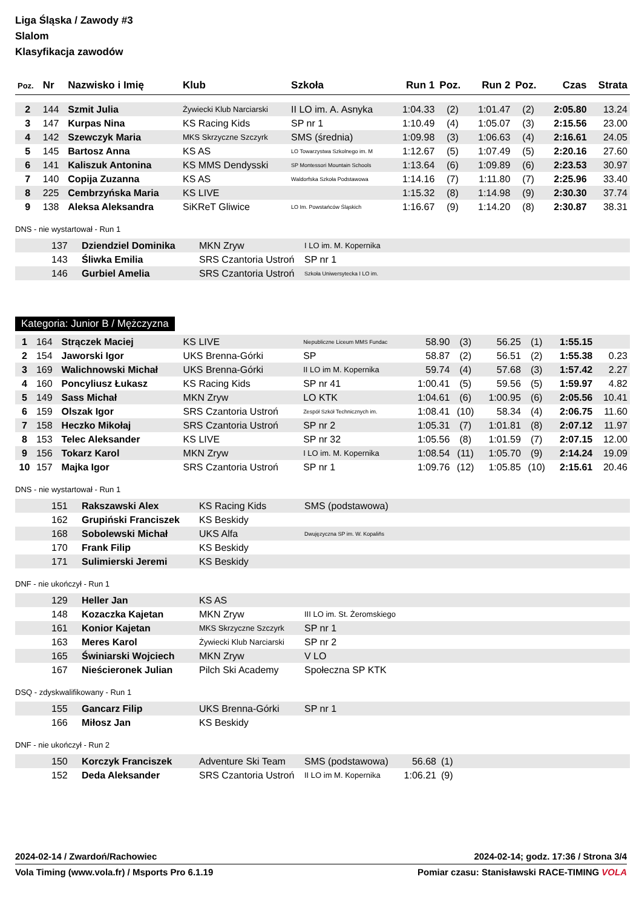Liga Śląska / Zawody #3
Slalom
Klasyfikacja zawodów
| Poz. | Nr | Nazwisko i Imię | Klub | Szkoła | Run 1 | Poz. | Run 2 | Poz. | Czas | Strata |
| --- | --- | --- | --- | --- | --- | --- | --- | --- | --- | --- |
| 2 | 144 | Szmit Julia | Żywiecki Klub Narciarski | II LO im. A. Asnyka | 1:04.33 | (2) | 1:01.47 | (2) | 2:05.80 | 13.24 |
| 3 | 147 | Kurpas Nina | KS Racing Kids | SP nr 1 | 1:10.49 | (4) | 1:05.07 | (3) | 2:15.56 | 23.00 |
| 4 | 142 | Szewczyk Maria | MKS Skrzyczne Szczyrk | SMS (średnia) | 1:09.98 | (3) | 1:06.63 | (4) | 2:16.61 | 24.05 |
| 5 | 145 | Bartosz Anna | KS AS | LO Towarzystwa Szkolnego im. M | 1:12.67 | (5) | 1:07.49 | (5) | 2:20.16 | 27.60 |
| 6 | 141 | Kaliszuk Antonina | KS MMS Dendysski | SP Montessori Mountain Schools | 1:13.64 | (6) | 1:09.89 | (6) | 2:23.53 | 30.97 |
| 7 | 140 | Copija Zuzanna | KS AS | Waldorfska Szkoła Podstawowa | 1:14.16 | (7) | 1:11.80 | (7) | 2:25.96 | 33.40 |
| 8 | 225 | Cembrzyńska Maria | KS LIVE | | 1:15.32 | (8) | 1:14.98 | (9) | 2:30.30 | 37.74 |
| 9 | 138 | Aleksa Aleksandra | SiKReT Gliwice | LO Im. Powstańców Śląskich | 1:16.67 | (9) | 1:14.20 | (8) | 2:30.87 | 38.31 |
DNS - nie wystartował - Run 1
| | 137 | Dziendziel Dominika | MKN Zryw | I LO im. M. Kopernika |
| | 143 | Śliwka Emilia | SRS Czantoria Ustroń | SP nr 1 |
| | 146 | Gurbiel Amelia | SRS Czantoria Ustroń | Szkoła Uniwersytecka I LO im. |
Kategoria: Junior B / Mężczyzna
| 1 | 164 | Strączek Maciej | KS LIVE | Niepubliczne Liceum MMS Fundac | 58.90 | (3) | 56.25 | (1) | 1:55.15 | |
| 2 | 154 | Jaworski Igor | UKS Brenna-Górki | SP | 58.87 | (2) | 56.51 | (2) | 1:55.38 | 0.23 |
| 3 | 169 | Walichnowski Michał | UKS Brenna-Górki | II LO im M. Kopernika | 59.74 | (4) | 57.68 | (3) | 1:57.42 | 2.27 |
| 4 | 160 | Poncyliusz Łukasz | KS Racing Kids | SP nr 41 | 1:00.41 | (5) | 59.56 | (5) | 1:59.97 | 4.82 |
| 5 | 149 | Sass Michał | MKN Zryw | LO KTK | 1:04.61 | (6) | 1:00.95 | (6) | 2:05.56 | 10.41 |
| 6 | 159 | Olszak Igor | SRS Czantoria Ustroń | Zespół Szkół Technicznych im. | 1:08.41 | (10) | 58.34 | (4) | 2:06.75 | 11.60 |
| 7 | 158 | Heczko Mikołaj | SRS Czantoria Ustroń | SP nr 2 | 1:05.31 | (7) | 1:01.81 | (8) | 2:07.12 | 11.97 |
| 8 | 153 | Telec Aleksander | KS LIVE | SP nr 32 | 1:05.56 | (8) | 1:01.59 | (7) | 2:07.15 | 12.00 |
| 9 | 156 | Tokarz Karol | MKN Zryw | I LO im. M. Kopernika | 1:08.54 | (11) | 1:05.70 | (9) | 2:14.24 | 19.09 |
| 10 | 157 | Majka Igor | SRS Czantoria Ustroń | SP nr 1 | 1:09.76 | (12) | 1:05.85 | (10) | 2:15.61 | 20.46 |
DNS - nie wystartował - Run 1
| | 151 | Rakszawski Alex | KS Racing Kids | SMS (podstawowa) |
| | 162 | Grupiński Franciszek | KS Beskidy | |
| | 168 | Sobolewski Michał | UKS Alfa | Dwujęzyczna SP im. W. Kopaliňs |
| | 170 | Frank Filip | KS Beskidy | |
| | 171 | Sulimierski Jeremi | KS Beskidy | |
DNF - nie ukończył - Run 1
| | 129 | Heller Jan | KS AS | |
| | 148 | Kozaczka Kajetan | MKN Zryw | III LO im. St. Żeromskiego |
| | 161 | Konior Kajetan | MKS Skrzyczne Szczyrk | SP nr 1 |
| | 163 | Meres Karol | Żywiecki Klub Narciarski | SP nr 2 |
| | 165 | Świniarski Wojciech | MKN Zryw | V LO |
| | 167 | Nieścieronek Julian | Pilch Ski Academy | Społeczna SP KTK |
DSQ - zdyskwalifikowany - Run 1
| | 155 | Gancarz Filip | UKS Brenna-Górki | SP nr 1 |
| | 166 | Miłosz Jan | KS Beskidy | |
DNF - nie ukończył - Run 2
| | 150 | Korczyk Franciszek | Adventure Ski Team | SMS (podstawowa) | 56.68 | (1) |
| | 152 | Deda Aleksander | SRS Czantoria Ustroń | II LO im M. Kopernika | 1:06.21 | (9) |
2024-02-14 / Zwardoń/Rachowiec 2024-02-14; godz. 17:36 / Strona 3/4
Vola Timing (www.vola.fr) / Msports Pro 6.1.19 Pomiar czasu: Stanisławski RACE-TIMING VOLA